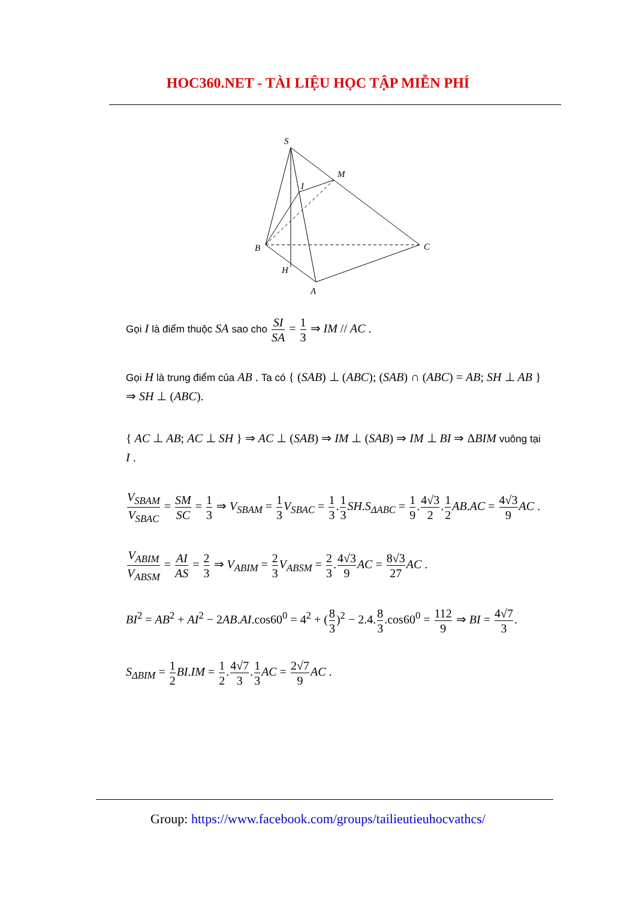HOC360.NET - TÀI LIỆU HỌC TẬP MIỄN PHÍ
S
M
I
B
C
H
A
Gọi I là điểm thuộc SA sao cho SI SA = 1 3 ⇒ IM // AC .
Gọi H là trung điểm của AB . Ta có { (SAB) ⊥ (ABC); (SAB) ∩ (ABC) = AB; SH ⊥ AB } ⇒ SH ⊥ (ABC).
{ AC ⊥ AB; AC ⊥ SH } ⇒ AC ⊥ (SAB) ⇒ IM ⊥ (SAB) ⇒ IM ⊥ BI ⇒ ΔBIM vuông tại I .
V<sub>SBAM</sub> V<sub>SBAC</sub> = SM SC = 1 3 ⇒ V<sub>SBAM</sub> = 1 3 V<sub>SBAC</sub> = 1 3.1 3 SH.S<sub>ΔABC</sub> = 1 9.4√3 2.1 2 AB.AC = 4√3 9 AC .
V<sub>ABIM</sub> V<sub>ABSM</sub> = AI AS = 2 3 ⇒ V<sub>ABIM</sub> = 2 3 V<sub>ABSM</sub> = 2 3.4√3 9 AC = 8√3 27 AC .
BI<sup>2</sup> = AB<sup>2</sup> + AI<sup>2</sup> − 2AB.AI.cos60<sup>0</sup> = 4<sup>2</sup> + (8 3)<sup>2</sup> − 2.4.8 3.cos60<sup>0</sup> = 112 9 ⇒ BI = 4√7 3.
S<sub>ΔBIM</sub> = 1 2 BI.IM = 1 2.4√7 3.1 3 AC = 2√7 9 AC .
Group: https://www.facebook.com/groups/tailieutieuhocvathcs/